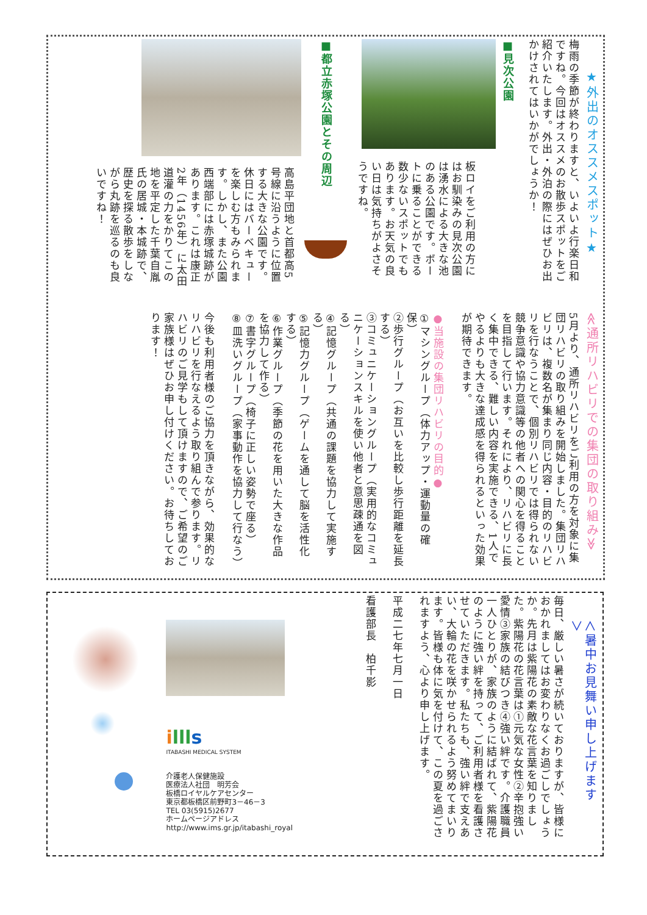★外出のオススメスポット★
梅雨の季節が終わりますと、いよいよ行楽日和ですね。今回はオススメのお散歩スポットをご紹介いたします。外出・外泊の際にはぜひお出かけされてはいかがでしょうか！
■見次公園
板ロイをご利用の方にはお馴染みの見次公園は湧水による大きな池のある公園です。ボートに乗ることができる数少ないスポットでもあります。お天気の良い日は気持ちがよさそうですね。
■都立赤塚公園とその周辺
高島平団地と首都高5号線に沿うように位置する大きな公園です。休日にはバーベキューを楽しむ方もみられます。しかし、また公園西端部には赤塚城跡があります。これは康正2年（1456年）に太田道灌の力をかりてこの地を平定した千葉自胤氏の居城・本城跡で、歴史を探る散歩をしながら丸跡を巡るのも良いですね！
≪通所リハビリでの集団の取り組み≫
5月より、通所リハビリをご利用の方を対象に集団リハビリの取り組みを開始しました。集団リハビリは、複数名が集まり同じ内容・目的のリハビリを行なうことで、個別リハビリでは得られない競争意識や協力意識等の他者への関心を得ることを目指して行います。それにより、リハビリに長く集中できる、難しい内容を実施できる、1人でやるよりも大きな達成感を得られるといった効果が期待できます。
●当施設の集団リハビリの目的●
①マシングループ（体力アップ・運動量の確保）
②歩行グループ（お互いを比較し歩行距離を延長する）
③コミュニケーショングループ（実用的なコミュニケーションスキルを使い他者と意思疎通を図る）
④記憶グループ（共通の課題を協力して実施する）
⑤記憶力グループ（ゲームを通して脳を活性化する）
⑥作業グループ（季節の花を用いた大きな作品を協力して作る）
⑦書字グループ（椅子に正しい姿勢で座る）
⑧皿洗いグループ（家事動作を協力して行なう）
今後も利用者様のご協力を頂きながら、効果的なリハビリを行なえるよう取り組んで参ります。リハビリのご見学もして頂けますので、ご希望のご家族様はぜひお申し付けください。お待ちしております！
＜暑中お見舞い申し上げます＞
毎日、厳しい暑さが続いておりますが、皆様におかれましてはお変わりなくお過ごしでしょうか。先月は紫陽花の素敵な花言葉を知りました。紫陽花の花言葉は①元気な女性②辛抱強い愛情③家族の結びつき④強い絆です。介護職員一人ひとりが、家族のように結ばれて、紫陽花のように強い絆を持って、ご利用者様を看護させていただきます。私たちも、強い絆で支えあい、大輪の花を咲かせられるよう努めてまいります。皆様も体に気を付けて、この夏を過ごされますよう、心より申し上げます。
平成二七年七月一日
看護部長　柏千影
illl s
ITABASHI MEDICAL SYSTEM
介護老人保健施設
医療法人社団　明芳会
板橋ロイヤルケアセンター
東京都板橋区前野町3－46－3
TEL 03(5915)2677
ホームページアドレス
http://www.ims.gr.jp/itabashi_royal